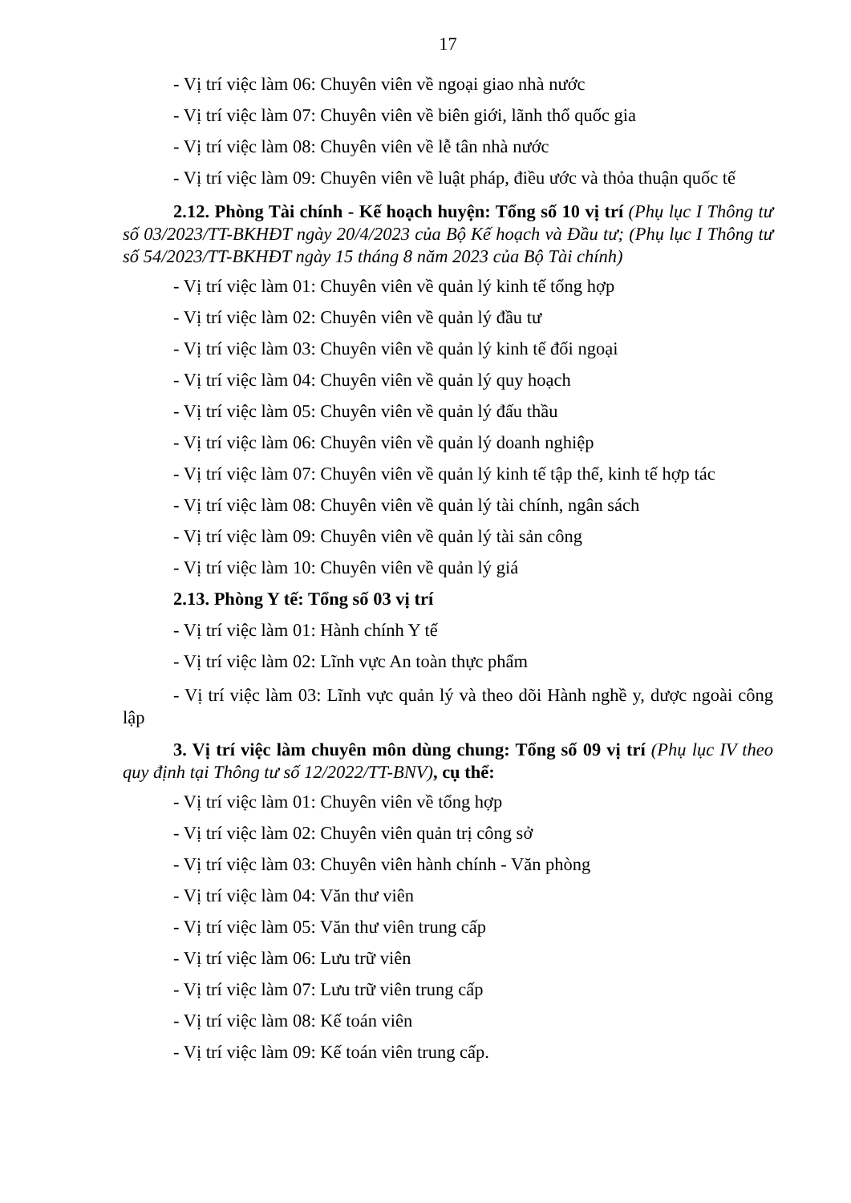17
- Vị trí việc làm 06: Chuyên viên về ngoại giao nhà nước
- Vị trí việc làm 07: Chuyên viên về biên giới, lãnh thổ quốc gia
- Vị trí việc làm 08: Chuyên viên về lễ tân nhà nước
- Vị trí việc làm 09: Chuyên viên về luật pháp, điều ước và thỏa thuận quốc tế
2.12. Phòng Tài chính - Kế hoạch huyện: Tổng số 10 vị trí (Phụ lục I Thông tư số 03/2023/TT-BKHĐT ngày 20/4/2023 của Bộ Kế hoạch và Đầu tư; (Phụ lục I Thông tư số 54/2023/TT-BKHĐT ngày 15 tháng 8 năm 2023 của Bộ Tài chính)
- Vị trí việc làm 01: Chuyên viên về quản lý kinh tế tổng hợp
- Vị trí việc làm 02: Chuyên viên về quản lý đầu tư
- Vị trí việc làm 03: Chuyên viên về quản lý kinh tế đối ngoại
- Vị trí việc làm 04: Chuyên viên về quản lý quy hoạch
- Vị trí việc làm 05: Chuyên viên về quản lý đấu thầu
- Vị trí việc làm 06: Chuyên viên về quản lý doanh nghiệp
- Vị trí việc làm 07: Chuyên viên về quản lý kinh tế tập thể, kinh tế hợp tác
- Vị trí việc làm 08: Chuyên viên về quản lý tài chính, ngân sách
- Vị trí việc làm 09: Chuyên viên về quản lý tài sản công
- Vị trí việc làm 10: Chuyên viên về quản lý giá
2.13. Phòng Y tế: Tổng số 03 vị trí
- Vị trí việc làm 01: Hành chính Y tế
- Vị trí việc làm 02: Lĩnh vực An toàn thực phẩm
- Vị trí việc làm 03: Lĩnh vực quản lý và theo dõi Hành nghề y, dược ngoài công lập
3. Vị trí việc làm chuyên môn dùng chung: Tổng số 09 vị trí (Phụ lục IV theo quy định tại Thông tư số 12/2022/TT-BNV), cụ thể:
- Vị trí việc làm 01: Chuyên viên về tổng hợp
- Vị trí việc làm 02: Chuyên viên quản trị công sở
- Vị trí việc làm 03: Chuyên viên hành chính - Văn phòng
- Vị trí việc làm 04: Văn thư viên
- Vị trí việc làm 05: Văn thư viên trung cấp
- Vị trí việc làm 06: Lưu trữ viên
- Vị trí việc làm 07: Lưu trữ viên trung cấp
- Vị trí việc làm 08: Kế toán viên
- Vị trí việc làm 09: Kế toán viên trung cấp.